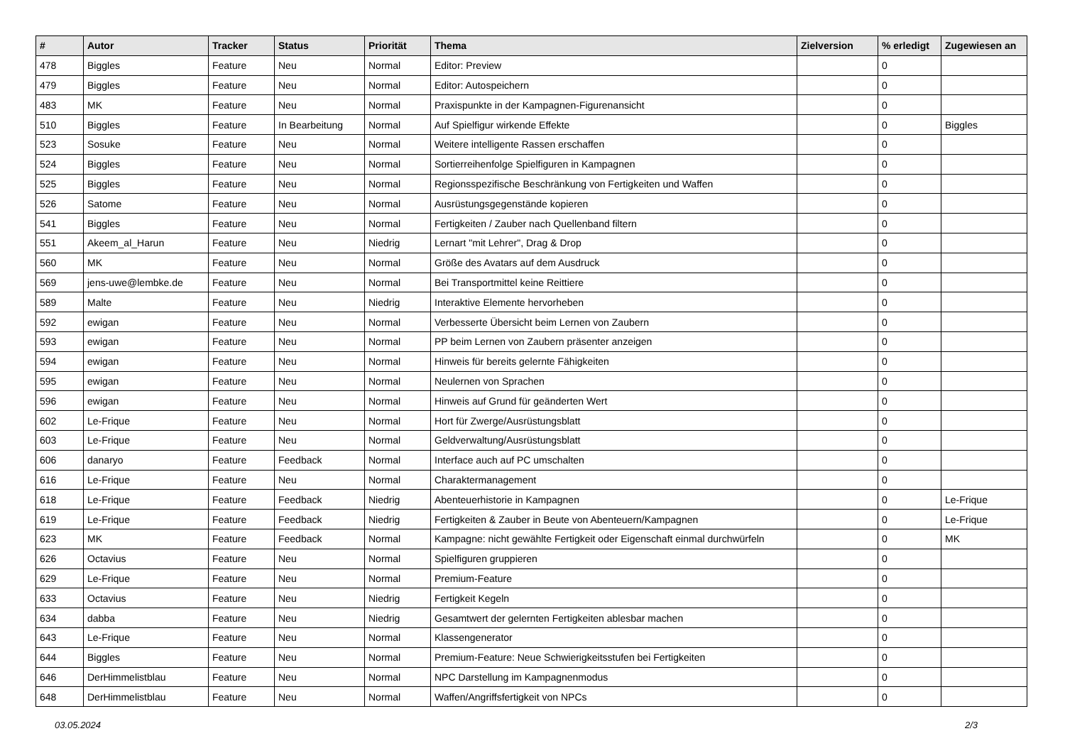| # | Autor | Tracker | Status | Priorität | Thema | Zielversion | % erledigt | Zugewiesen an |
| --- | --- | --- | --- | --- | --- | --- | --- | --- |
| 478 | Biggles | Feature | Neu | Normal | Editor: Preview | | 0 | |
| 479 | Biggles | Feature | Neu | Normal | Editor: Autospeichern | | 0 | |
| 483 | MK | Feature | Neu | Normal | Praxispunkte in der Kampagnen-Figurenansicht | | 0 | |
| 510 | Biggles | Feature | In Bearbeitung | Normal | Auf Spielfigur wirkende Effekte | | 0 | Biggles |
| 523 | Sosuke | Feature | Neu | Normal | Weitere intelligente Rassen erschaffen | | 0 | |
| 524 | Biggles | Feature | Neu | Normal | Sortierreihenfolge Spielfiguren in Kampagnen | | 0 | |
| 525 | Biggles | Feature | Neu | Normal | Regionsspezifische Beschränkung von Fertigkeiten und Waffen | | 0 | |
| 526 | Satome | Feature | Neu | Normal | Ausrüstungsgegenstände kopieren | | 0 | |
| 541 | Biggles | Feature | Neu | Normal | Fertigkeiten / Zauber nach Quellenband filtern | | 0 | |
| 551 | Akeem_al_Harun | Feature | Neu | Niedrig | Lernart "mit Lehrer", Drag & Drop | | 0 | |
| 560 | MK | Feature | Neu | Normal | Größe des Avatars auf dem Ausdruck | | 0 | |
| 569 | jens-uwe@lembke.de | Feature | Neu | Normal | Bei Transportmittel keine Reittiere | | 0 | |
| 589 | Malte | Feature | Neu | Niedrig | Interaktive Elemente hervorheben | | 0 | |
| 592 | ewigan | Feature | Neu | Normal | Verbesserte Übersicht beim Lernen von Zaubern | | 0 | |
| 593 | ewigan | Feature | Neu | Normal | PP beim Lernen von Zaubern präsenter anzeigen | | 0 | |
| 594 | ewigan | Feature | Neu | Normal | Hinweis für bereits gelernte Fähigkeiten | | 0 | |
| 595 | ewigan | Feature | Neu | Normal | Neulernen von Sprachen | | 0 | |
| 596 | ewigan | Feature | Neu | Normal | Hinweis auf Grund für geänderten Wert | | 0 | |
| 602 | Le-Frique | Feature | Neu | Normal | Hort für Zwerge/Ausrüstungsblatt | | 0 | |
| 603 | Le-Frique | Feature | Neu | Normal | Geldverwaltung/Ausrüstungsblatt | | 0 | |
| 606 | danaryo | Feature | Feedback | Normal | Interface auch auf PC umschalten | | 0 | |
| 616 | Le-Frique | Feature | Neu | Normal | Charaktermanagement | | 0 | |
| 618 | Le-Frique | Feature | Feedback | Niedrig | Abenteuerhistorie in Kampagnen | | 0 | Le-Frique |
| 619 | Le-Frique | Feature | Feedback | Niedrig | Fertigkeiten & Zauber in Beute von Abenteuern/Kampagnen | | 0 | Le-Frique |
| 623 | MK | Feature | Feedback | Normal | Kampagne: nicht gewählte Fertigkeit oder Eigenschaft einmal durchwürfeln | | 0 | MK |
| 626 | Octavius | Feature | Neu | Normal | Spielfiguren gruppieren | | 0 | |
| 629 | Le-Frique | Feature | Neu | Normal | Premium-Feature | | 0 | |
| 633 | Octavius | Feature | Neu | Niedrig | Fertigkeit Kegeln | | 0 | |
| 634 | dabba | Feature | Neu | Niedrig | Gesamtwert der gelernten Fertigkeiten ablesbar machen | | 0 | |
| 643 | Le-Frique | Feature | Neu | Normal | Klassengenerator | | 0 | |
| 644 | Biggles | Feature | Neu | Normal | Premium-Feature: Neue Schwierigkeitsstufen bei Fertigkeiten | | 0 | |
| 646 | DerHimmelistblau | Feature | Neu | Normal | NPC Darstellung im Kampagnenmodus | | 0 | |
| 648 | DerHimmelistblau | Feature | Neu | Normal | Waffen/Angriffsfertigkeit von NPCs | | 0 | |
03.05.2024 2/3